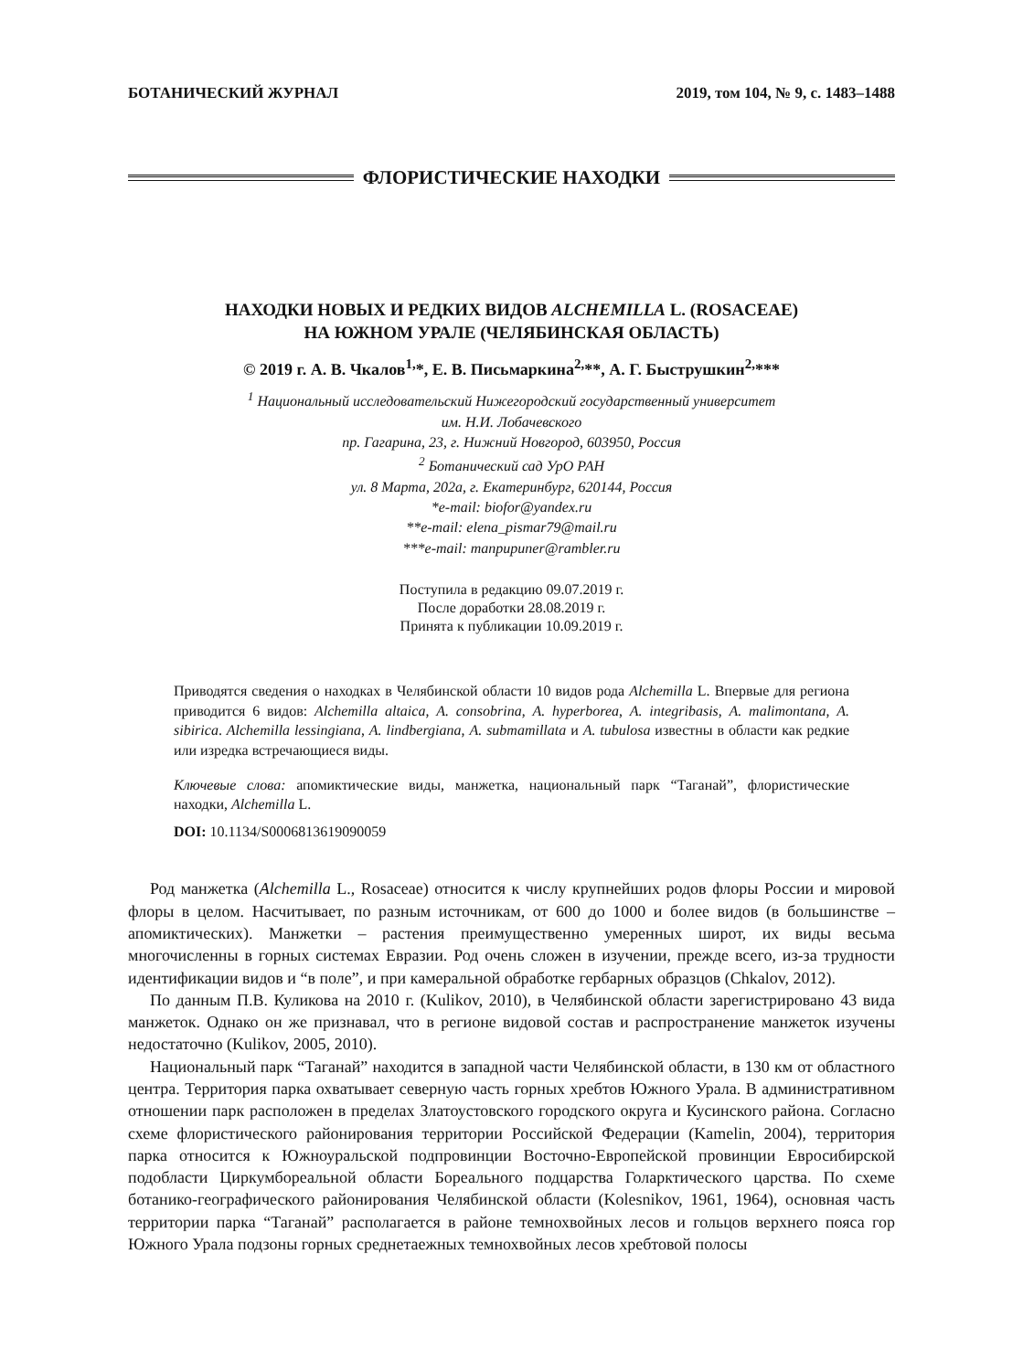БОТАНИЧЕСКИЙ ЖУРНАЛ 2019, том 104, № 9, с. 1483–1488
ФЛОРИСТИЧЕСКИЕ НАХОДКИ
НАХОДКИ НОВЫХ И РЕДКИХ ВИДОВ ALCHEMILLA L. (ROSACEAE)
НА ЮЖНОМ УРАЛЕ (ЧЕЛЯБИНСКАЯ ОБЛАСТЬ)
© 2019 г. А. В. Чкалов<sup>1,</sup>*, Е. В. Письмаркина<sup>2,</sup>**, А. Г. Быструшкин<sup>2,</sup>***
<sup>1</sup> Национальный исследовательский Нижегородский государственный университет
им. Н.И. Лобачевского
пр. Гагарина, 23, г. Нижний Новгород, 603950, Россия
<sup>2</sup> Ботанический сад УрО РАН
ул. 8 Марта, 202а, г. Екатеринбург, 620144, Россия
*e-mail: biofor@yandex.ru
**e-mail: elena_pismar79@mail.ru
***e-mail: manpupuner@rambler.ru
Поступила в редакцию 09.07.2019 г.
После доработки 28.08.2019 г.
Принята к публикации 10.09.2019 г.
Приводятся сведения о находках в Челябинской области 10 видов рода Alchemilla L. Впервые для региона приводится 6 видов: Alchemilla altaica, A. consobrina, A. hyperborea, A. integribasis, A. malimontana, A. sibirica. Alchemilla lessingiana, A. lindbergiana, A. submamillata и A. tubulosa известны в области как редкие или изредка встречающиеся виды.
Ключевые слова: апомиктические виды, манжетка, национальный парк “Таганай”, флористические находки, Alchemilla L.
DOI: 10.1134/S0006813619090059
Род манжетка (Alchemilla L., Rosaceae) относится к числу крупнейших родов флоры России и мировой флоры в целом. Насчитывает, по разным источникам, от 600 до 1000 и более видов (в большинстве – апомиктических). Манжетки – растения преимущественно умеренных широт, их виды весьма многочисленны в горных системах Евразии. Род очень сложен в изучении, прежде всего, из-за трудности идентификации видов и “в поле”, и при камеральной обработке гербарных образцов (Chkalov, 2012).
По данным П.В. Куликова на 2010 г. (Kulikov, 2010), в Челябинской области зарегистрировано 43 вида манжеток. Однако он же признавал, что в регионе видовой состав и распространение манжеток изучены недостаточно (Kulikov, 2005, 2010).
Национальный парк “Таганай” находится в западной части Челябинской области, в 130 км от областного центра. Территория парка охватывает северную часть горных хребтов Южного Урала. В административном отношении парк расположен в пределах Златоустовского городского округа и Кусинского района. Согласно схеме флористического районирования территории Российской Федерации (Kamelin, 2004), территория парка относится к Южноуральской подпровинции Восточно-Европейской провинции Евросибирской подобласти Циркумбореальной области Бореального подцарства Голарктического царства. По схеме ботанико-географического районирования Челябинской области (Kolesnikov, 1961, 1964), основная часть территории парка “Таганай” располагается в районе темнохвойных лесов и гольцов верхнего пояса гор Южного Урала подзоны горных среднетаежных темнохвойных лесов хребтовой полосы